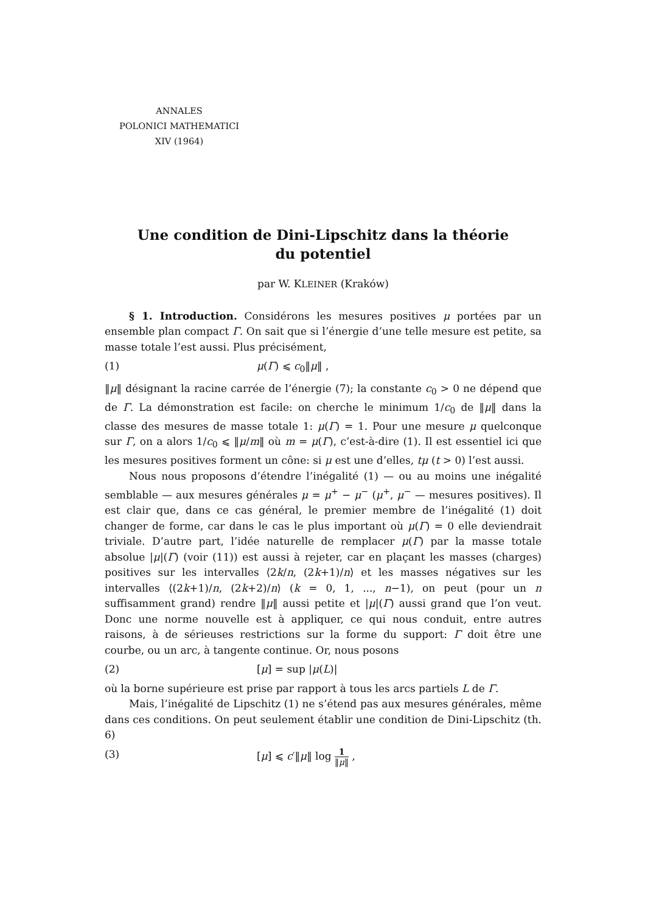ANNALES
POLONICI MATHEMATICI
XIV (1964)
Une condition de Dini-Lipschitz dans la théorie
du potentiel
par W. KLEINER (Kraków)
§ 1. Introduction. Considérons les mesures positives μ portées par un ensemble plan compact Γ. On sait que si l’énergie d’une telle mesure est petite, sa masse totale l’est aussi. Plus précisément,
(1) μ(Γ) ⩽ c<sub>0</sub>‖μ‖ ,
‖μ‖ désignant la racine carrée de l’énergie (7); la constante c<sub>0</sub> > 0 ne dépend que de Γ. La démonstration est facile: on cherche le minimum 1/c<sub>0</sub> de ‖μ‖ dans la classe des mesures de masse totale 1: μ(Γ) = 1. Pour une mesure μ quelconque sur Γ, on a alors 1/c<sub>0</sub> ⩽ ‖μ/m‖ où m = μ(Γ), c’est-à-dire (1). Il est essentiel ici que les mesures positives forment un cône: si μ est une d’elles, tμ (t > 0) l’est aussi.
Nous nous proposons d’étendre l’inégalité (1) — ou au moins une inégalité semblable — aux mesures générales μ = μ<sup>+</sup> − μ<sup>−</sup> (μ<sup>+</sup>, μ<sup>−</sup> — mesures positives). Il est clair que, dans ce cas général, le premier membre de l’inégalité (1) doit changer de forme, car dans le cas le plus important où μ(Γ) = 0 elle deviendrait triviale. D’autre part, l’idée naturelle de remplacer μ(Γ) par la masse totale absolue |μ|(Γ) (voir (11)) est aussi à rejeter, car en plaçant les masses (charges) positives sur les intervalles ⟨2k/n, (2k+1)/n⟩ et les masses négatives sur les intervalles ⟨(2k+1)/n, (2k+2)/n⟩ (k = 0, 1, ..., n−1), on peut (pour un n suffisamment grand) rendre ‖μ‖ aussi petite et |μ|(Γ) aussi grand que l’on veut. Donc une norme nouvelle est à appliquer, ce qui nous conduit, entre autres raisons, à de sérieuses restrictions sur la forme du support: Γ doit être une courbe, ou un arc, à tangente continue. Or, nous posons
(2) [μ] = sup |μ(L)|
où la borne supérieure est prise par rapport à tous les arcs partiels L de Γ.
Mais, l’inégalité de Lipschitz (1) ne s’étend pas aux mesures générales, même dans ces conditions. On peut seulement établir une condition de Dini-Lipschitz (th. 6)
(3) [μ] ⩽ c′‖μ‖ log 1 ‖μ‖ ,